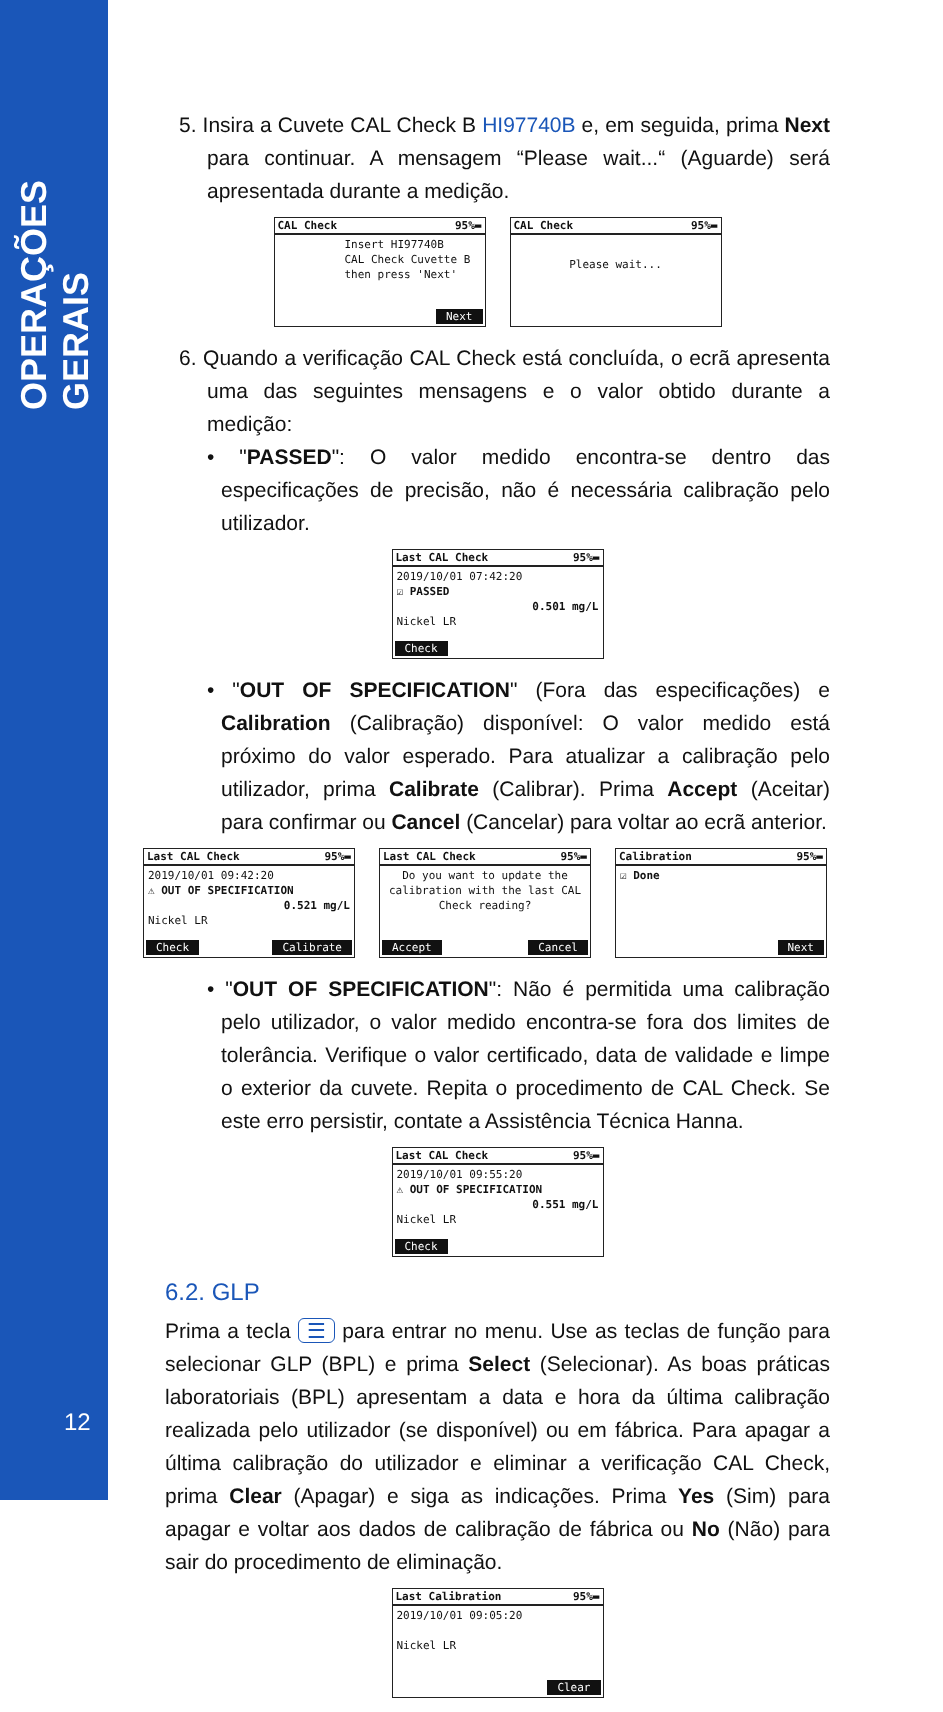OPERAÇÕES GERAIS
12
5. Insira a Cuvete CAL Check B HI97740B e, em seguida, prima Next para continuar. A mensagem “Please wait...“ (Aguarde) será apresentada durante a medição.
CAL Check 95%▬
Insert HI97740B
CAL Check Cuvette B
then press 'Next'
Next
CAL Check 95%▬
Please wait...
6. Quando a verificação CAL Check está concluída, o ecrã apresenta uma das seguintes mensagens e o valor obtido durante a medição:
• "PASSED": O valor medido encontra-se dentro das especificações de precisão, não é necessária calibração pelo utilizador.
Last CAL Check 95%▬
2019/10/01 07:42:20
☑ PASSED
0.501 mg/L
Nickel LR
Check
• "OUT OF SPECIFICATION" (Fora das especificações) e Calibration (Calibração) disponível: O valor medido está próximo do valor esperado. Para atualizar a calibração pelo utilizador, prima Calibrate (Calibrar). Prima Accept (Aceitar) para confirmar ou Cancel (Cancelar) para voltar ao ecrã anterior.
Last CAL Check 95%▬
2019/10/01 09:42:20
⚠ OUT OF SPECIFICATION
0.521 mg/L
Nickel LR
Check Calibrate
Last CAL Check 95%▬
Do you want to update the calibration with the last CAL Check reading?
Accept Cancel
Calibration 95%▬
☑ Done
Next
• "OUT OF SPECIFICATION": Não é permitida uma calibração pelo utilizador, o valor medido encontra-se fora dos limites de tolerância. Verifique o valor certificado, data de validade e limpe o exterior da cuvete. Repita o procedimento de CAL Check. Se este erro persistir, contate a Assistência Técnica Hanna.
Last CAL Check 95%▬
2019/10/01 09:55:20
⚠ OUT OF SPECIFICATION
0.551 mg/L
Nickel LR
Check
6.2. GLP
Prima a tecla ☰ para entrar no menu. Use as teclas de função para selecionar GLP (BPL) e prima Select (Selecionar). As boas práticas laboratoriais (BPL) apresentam a data e hora da última calibração realizada pelo utilizador (se disponível) ou em fábrica. Para apagar a última calibração do utilizador e eliminar a verificação CAL Check, prima Clear (Apagar) e siga as indicações. Prima Yes (Sim) para apagar e voltar aos dados de calibração de fábrica ou No (Não) para sair do procedimento de eliminação.
Last Calibration 95%▬
2019/10/01 09:05:20
Nickel LR
Clear